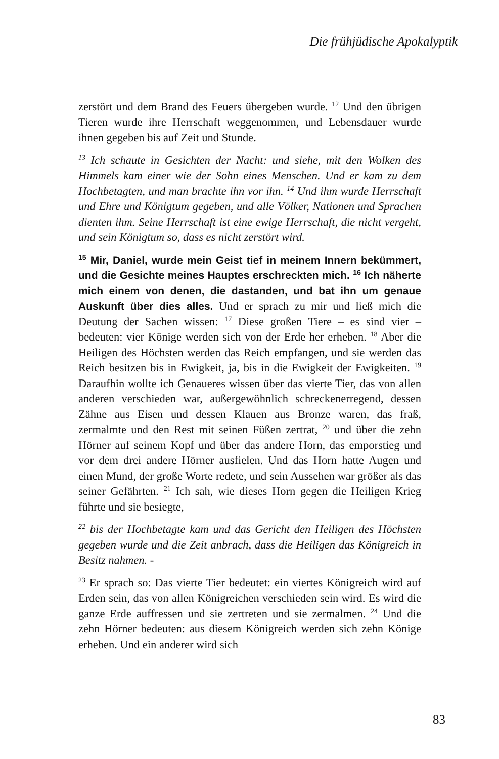Die frühjüdische Apokalyptik
zerstört und dem Brand des Feuers übergeben wurde. <sup>12</sup> Und den übrigen Tieren wurde ihre Herrschaft weggenommen, und Lebensdauer wurde ihnen gegeben bis auf Zeit und Stunde.
<sup>13</sup> Ich schaute in Gesichten der Nacht: und siehe, mit den Wolken des Himmels kam einer wie der Sohn eines Menschen. Und er kam zu dem Hochbetagten, und man brachte ihn vor ihn. <sup>14</sup> Und ihm wurde Herrschaft und Ehre und Königtum gegeben, und alle Völker, Nationen und Sprachen dienten ihm. Seine Herrschaft ist eine ewige Herrschaft, die nicht vergeht, und sein Königtum so, dass es nicht zerstört wird.
<sup>15</sup> Mir, Daniel, wurde mein Geist tief in meinem Innern bekümmert, und die Gesichte meines Hauptes erschreckten mich. <sup>16</sup> Ich näherte mich einem von denen, die dastanden, und bat ihn um genaue Auskunft über dies alles. Und er sprach zu mir und ließ mich die Deutung der Sachen wissen: <sup>17</sup> Diese großen Tiere – es sind vier – bedeuten: vier Könige werden sich von der Erde her erheben. <sup>18</sup> Aber die Heiligen des Höchsten werden das Reich empfangen, und sie werden das Reich besitzen bis in Ewigkeit, ja, bis in die Ewigkeit der Ewigkeiten. <sup>19</sup> Daraufhin wollte ich Genaueres wissen über das vierte Tier, das von allen anderen verschieden war, außergewöhnlich schreckenerregend, dessen Zähne aus Eisen und dessen Klauen aus Bronze waren, das fraß, zermalmte und den Rest mit seinen Füßen zertrat, <sup>20</sup> und über die zehn Hörner auf seinem Kopf und über das andere Horn, das emporstieg und vor dem drei andere Hörner ausfielen. Und das Horn hatte Augen und einen Mund, der große Worte redete, und sein Aussehen war größer als das seiner Gefährten. <sup>21</sup> Ich sah, wie dieses Horn gegen die Heiligen Krieg führte und sie besiegte,
<sup>22</sup> bis der Hochbetagte kam und das Gericht den Heiligen des Höchsten gegeben wurde und die Zeit anbrach, dass die Heiligen das Königreich in Besitz nahmen. -
<sup>23</sup> Er sprach so: Das vierte Tier bedeutet: ein viertes Königreich wird auf Erden sein, das von allen Königreichen verschieden sein wird. Es wird die ganze Erde auffressen und sie zertreten und sie zermalmen. <sup>24</sup> Und die zehn Hörner bedeuten: aus diesem Königreich werden sich zehn Könige erheben. Und ein anderer wird sich
83